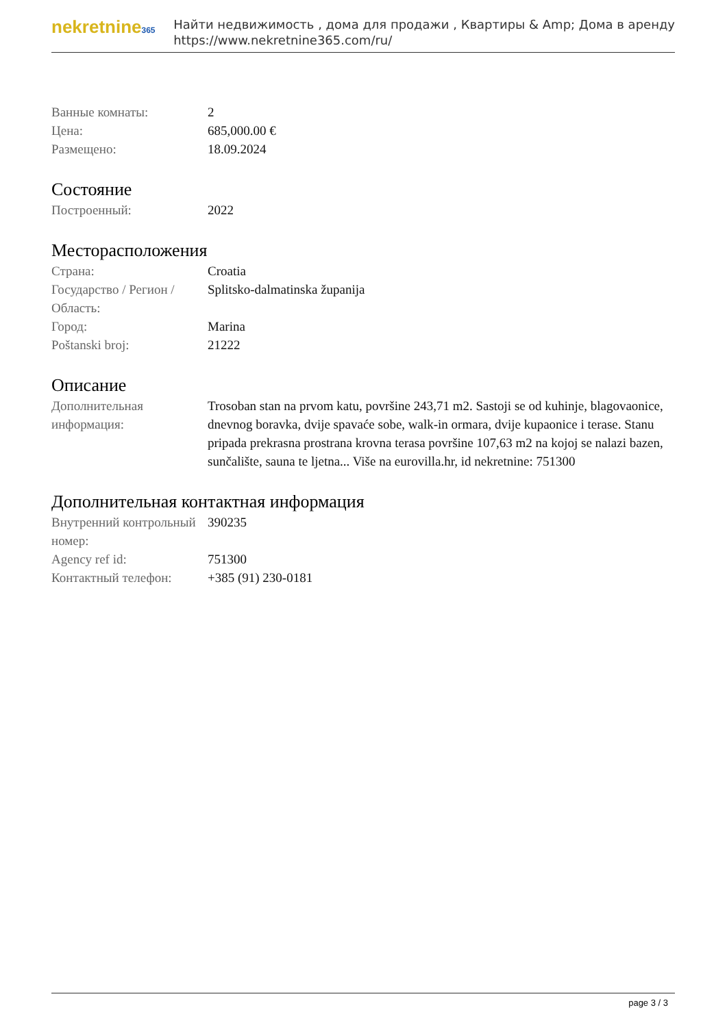nekretnine365
Найти недвижимость , дома для продажи , Квартиры & Amp; Дома в аренду
https://www.nekretnine365.com/ru/
| Ванные комнаты: | 2 |
| Цена: | 685,000.00 € |
| Размещено: | 18.09.2024 |
Состояние
| Построенный: | 2022 |
Месторасположения
| Страна: | Croatia |
| Государство / Регион / Область: | Splitsko-dalmatinska županija |
| Город: | Marina |
| Poštanski broj: | 21222 |
Описание
| Дополнительная информация: | Trosoban stan na prvom katu, površine 243,71 m2. Sastoji se od kuhinje, blagovaonice, dnevnog boravka, dvije spavaće sobe, walk-in ormara, dvije kupaonice i terase. Stanu pripada prekrasna prostrana krovna terasa površine 107,63 m2 na kojoj se nalazi bazen, sunčalište, sauna te ljetna... Više na eurovilla.hr, id nekretnine: 751300 |
Дополнительная контактная информация
| Внутренний контрольный номер: | 390235 |
| Agency ref id: | 751300 |
| Контактный телефон: | +385 (91) 230-0181 |
page 3 / 3